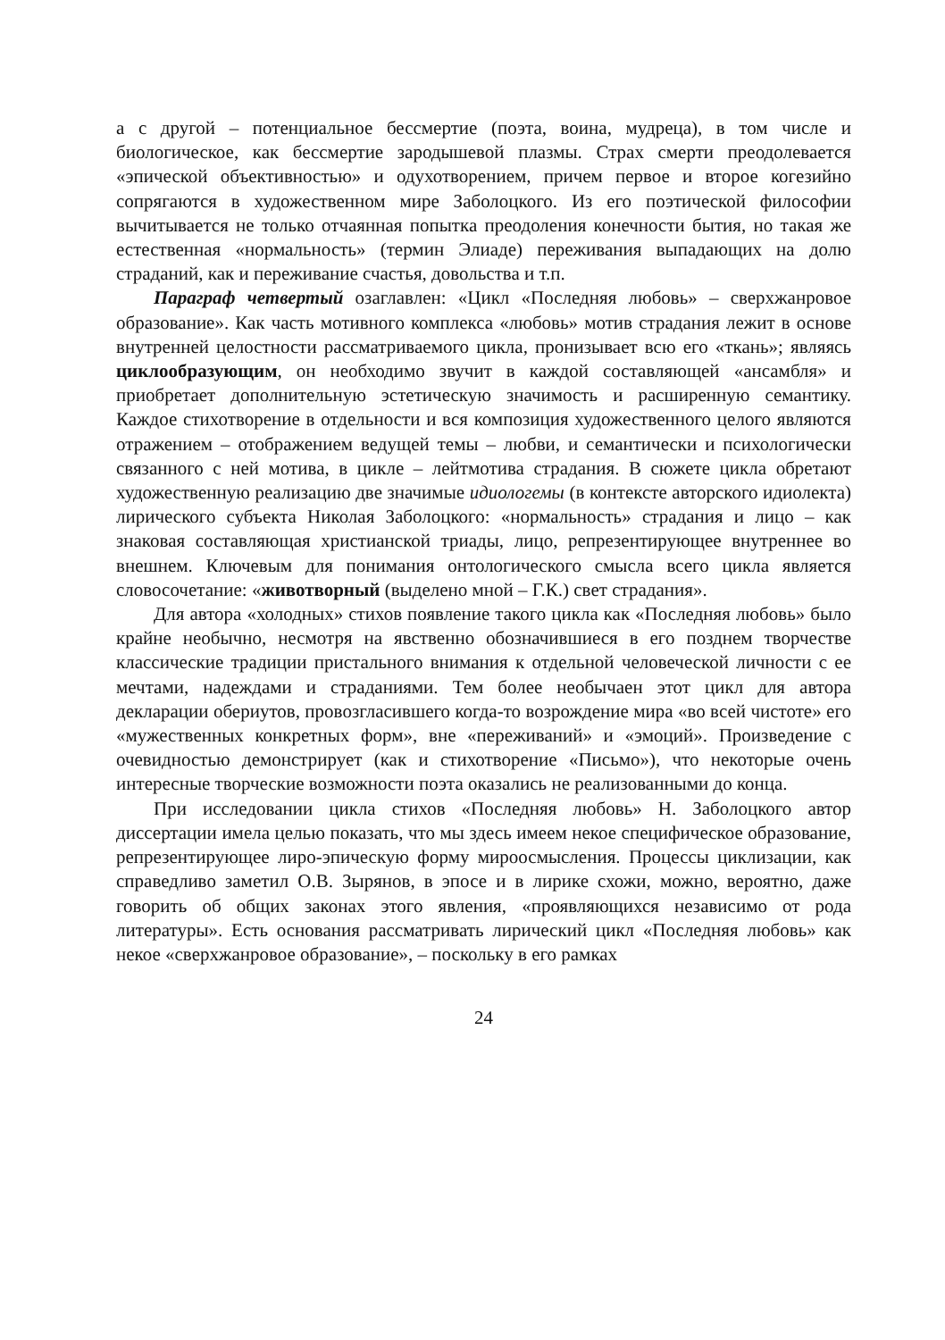а с другой – потенциальное бессмертие (поэта, воина, мудреца), в том числе и биологическое, как бессмертие зародышевой плазмы. Страх смерти преодолевается «эпической объективностью» и одухотворением, причем первое и второе когезийно сопрягаются в художественном мире Заболоцкого. Из его поэтической философии вычитывается не только отчаянная попытка преодоления конечности бытия, но такая же естественная «нормальность» (термин Элиаде) переживания выпадающих на долю страданий, как и переживание счастья, довольства и т.п.
Параграф четвертый озаглавлен: «Цикл «Последняя любовь» – сверхжанровое образование». Как часть мотивного комплекса «любовь» мотив страдания лежит в основе внутренней целостности рассматриваемого цикла, пронизывает всю его «ткань»; являясь циклообразующим, он необходимо звучит в каждой составляющей «ансамбля» и приобретает дополнительную эстетическую значимость и расширенную семантику. Каждое стихотворение в отдельности и вся композиция художественного целого являются отражением – отображением ведущей темы – любви, и семантически и психологически связанного с ней мотива, в цикле – лейтмотива страдания. В сюжете цикла обретают художественную реализацию две значимые идиологемы (в контексте авторского идиолекта) лирического субъекта Николая Заболоцкого: «нормальность» страдания и лицо – как знаковая составляющая христианской триады, лицо, репрезентирующее внутреннее во внешнем. Ключевым для понимания онтологического смысла всего цикла является словосочетание: «животворный (выделено мной – Г.К.) свет страдания».
Для автора «холодных» стихов появление такого цикла как «Последняя любовь» было крайне необычно, несмотря на явственно обозначившиеся в его позднем творчестве классические традиции пристального внимания к отдельной человеческой личности с ее мечтами, надеждами и страданиями. Тем более необычаен этот цикл для автора декларации обериутов, провозгласившего когда-то возрождение мира «во всей чистоте» его «мужественных конкретных форм», вне «переживаний» и «эмоций». Произведение с очевидностью демонстрирует (как и стихотворение «Письмо»), что некоторые очень интересные творческие возможности поэта оказались не реализованными до конца.
При исследовании цикла стихов «Последняя любовь» Н. Заболоцкого автор диссертации имела целью показать, что мы здесь имеем некое специфическое образование, репрезентирующее лиро-эпическую форму мироосмысления. Процессы циклизации, как справедливо заметил О.В. Зырянов, в эпосе и в лирике схожи, можно, вероятно, даже говорить об общих законах этого явления, «проявляющихся независимо от рода литературы». Есть основания рассматривать лирический цикл «Последняя любовь» как некое «сверхжанровое образование», – поскольку в его рамках
24